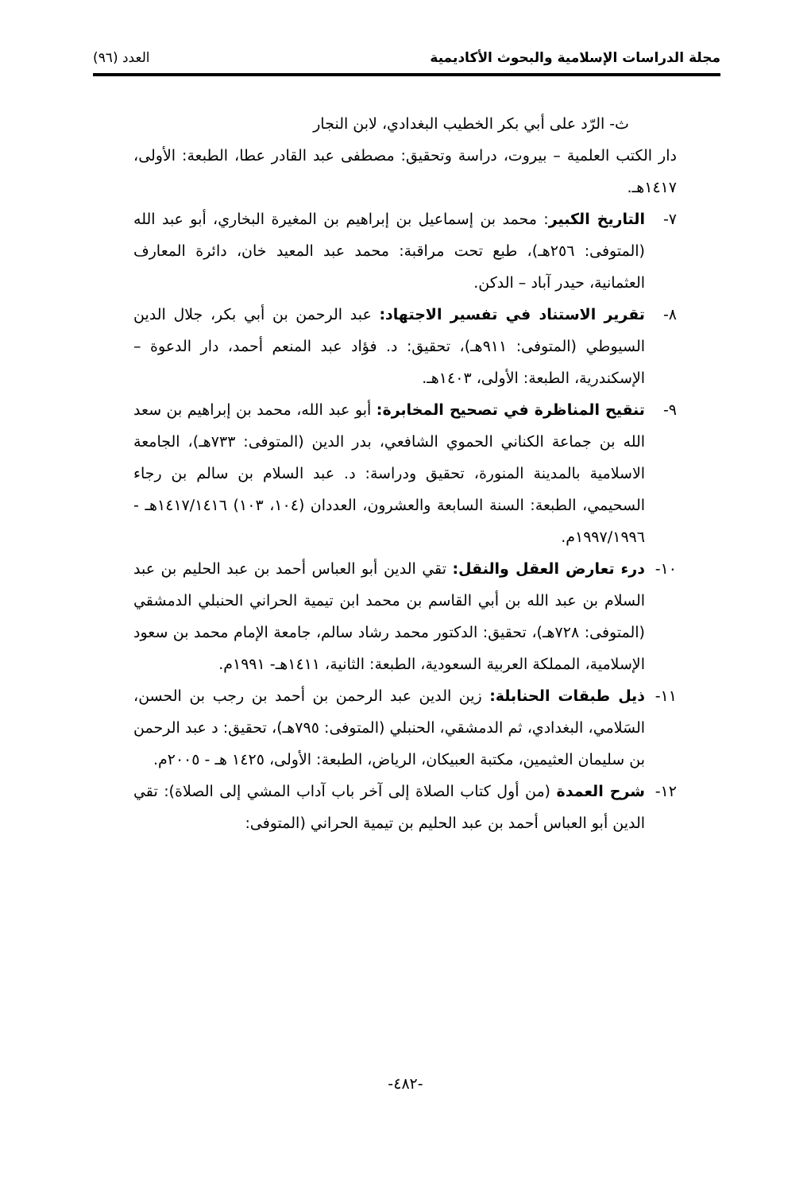مجلة الدراسات الإسلامية والبحوث الأكاديمية العدد (٩٦)
ث- الرّد على أبي بكر الخطيب البغدادي، لابن النجار
دار الكتب العلمية – بيروت، دراسة وتحقيق: مصطفى عبد القادر عطا، الطبعة: الأولى، ١٤١٧هـ.
٧- التاريخ الكبير: محمد بن إسماعيل بن إبراهيم بن المغيرة البخاري، أبو عبد الله (المتوفى: ٢٥٦هـ)، طبع تحت مراقبة: محمد عبد المعيد خان، دائرة المعارف العثمانية، حيدر آباد – الدكن.
٨- تقرير الاستناد في تفسير الاجتهاد: عبد الرحمن بن أبي بكر، جلال الدين السيوطي (المتوفى: ٩١١هـ)، تحقيق: د. فؤاد عبد المنعم أحمد، دار الدعوة – الإسكندرية، الطبعة: الأولى، ١٤٠٣هـ.
٩- تنقيح المناظرة في تصحيح المخابرة: أبو عبد الله، محمد بن إبراهيم بن سعد الله بن جماعة الكناني الحموي الشافعي، بدر الدين (المتوفى: ٧٣٣هـ)، الجامعة الاسلامية بالمدينة المنورة، تحقيق ودراسة: د. عبد السلام بن سالم بن رجاء السحيمي، الطبعة: السنة السابعة والعشرون، العددان (١٠٤، ١٠٣) ١٤١٧/١٤١٦هـ - ١٩٩٧/١٩٩٦م.
١٠- درء تعارض العقل والنقل: تقي الدين أبو العباس أحمد بن عبد الحليم بن عبد السلام بن عبد الله بن أبي القاسم بن محمد ابن تيمية الحراني الحنبلي الدمشقي (المتوفى: ٧٢٨هـ)، تحقيق: الدكتور محمد رشاد سالم، جامعة الإمام محمد بن سعود الإسلامية، المملكة العربية السعودية، الطبعة: الثانية، ١٤١١هـ- ١٩٩١م.
١١- ذيل طبقات الحنابلة: زين الدين عبد الرحمن بن أحمد بن رجب بن الحسن، السَلامي، البغدادي، ثم الدمشقي، الحنبلي (المتوفى: ٧٩٥هـ)، تحقيق: د عبد الرحمن بن سليمان العثيمين، مكتبة العبيكان، الرياض، الطبعة: الأولى، ١٤٢٥ هـ - ٢٠٠٥م.
١٢- شرح العمدة (من أول كتاب الصلاة إلى آخر باب آداب المشي إلى الصلاة): تقي الدين أبو العباس أحمد بن عبد الحليم بن تيمية الحراني (المتوفى:
-٤٨٢-